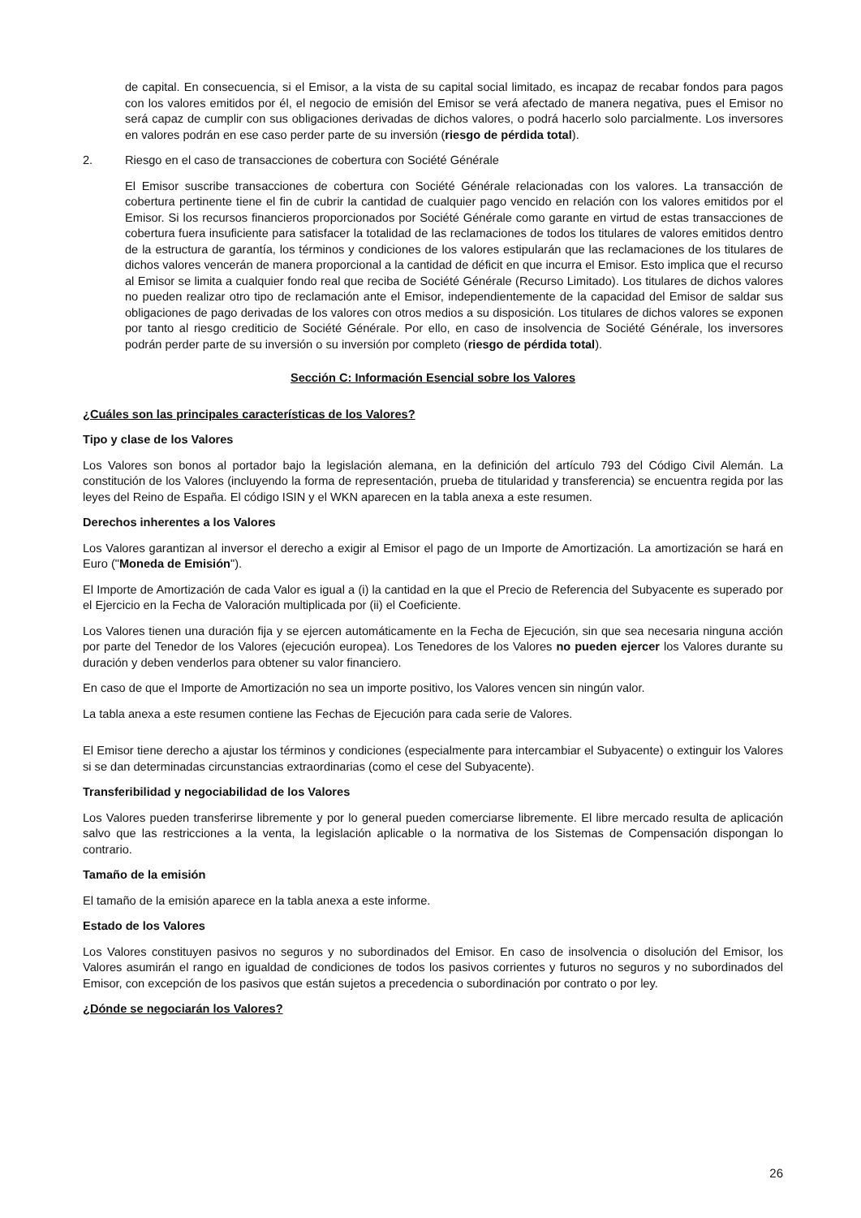de capital. En consecuencia, si el Emisor, a la vista de su capital social limitado, es incapaz de recabar fondos para pagos con los valores emitidos por él, el negocio de emisión del Emisor se verá afectado de manera negativa, pues el Emisor no será capaz de cumplir con sus obligaciones derivadas de dichos valores, o podrá hacerlo solo parcialmente. Los inversores en valores podrán en ese caso perder parte de su inversión (riesgo de pérdida total).
2. Riesgo en el caso de transacciones de cobertura con Société Générale
El Emisor suscribe transacciones de cobertura con Société Générale relacionadas con los valores. La transacción de cobertura pertinente tiene el fin de cubrir la cantidad de cualquier pago vencido en relación con los valores emitidos por el Emisor. Si los recursos financieros proporcionados por Société Générale como garante en virtud de estas transacciones de cobertura fuera insuficiente para satisfacer la totalidad de las reclamaciones de todos los titulares de valores emitidos dentro de la estructura de garantía, los términos y condiciones de los valores estipularán que las reclamaciones de los titulares de dichos valores vencerán de manera proporcional a la cantidad de déficit en que incurra el Emisor. Esto implica que el recurso al Emisor se limita a cualquier fondo real que reciba de Société Générale (Recurso Limitado). Los titulares de dichos valores no pueden realizar otro tipo de reclamación ante el Emisor, independientemente de la capacidad del Emisor de saldar sus obligaciones de pago derivadas de los valores con otros medios a su disposición. Los titulares de dichos valores se exponen por tanto al riesgo crediticio de Société Générale. Por ello, en caso de insolvencia de Société Générale, los inversores podrán perder parte de su inversión o su inversión por completo (riesgo de pérdida total).
Sección C: Información Esencial sobre los Valores
¿Cuáles son las principales características de los Valores?
Tipo y clase de los Valores
Los Valores son bonos al portador bajo la legislación alemana, en la definición del artículo 793 del Código Civil Alemán. La constitución de los Valores (incluyendo la forma de representación, prueba de titularidad y transferencia) se encuentra regida por las leyes del Reino de España. El código ISIN y el WKN aparecen en la tabla anexa a este resumen.
Derechos inherentes a los Valores
Los Valores garantizan al inversor el derecho a exigir al Emisor el pago de un Importe de Amortización. La amortización se hará en Euro ("Moneda de Emisión").
El Importe de Amortización de cada Valor es igual a (i) la cantidad en la que el Precio de Referencia del Subyacente es superado por el Ejercicio en la Fecha de Valoración multiplicada por (ii) el Coeficiente.
Los Valores tienen una duración fija y se ejercen automáticamente en la Fecha de Ejecución, sin que sea necesaria ninguna acción por parte del Tenedor de los Valores (ejecución europea). Los Tenedores de los Valores no pueden ejercer los Valores durante su duración y deben venderlos para obtener su valor financiero.
En caso de que el Importe de Amortización no sea un importe positivo, los Valores vencen sin ningún valor.
La tabla anexa a este resumen contiene las Fechas de Ejecución para cada serie de Valores.
El Emisor tiene derecho a ajustar los términos y condiciones (especialmente para intercambiar el Subyacente) o extinguir los Valores si se dan determinadas circunstancias extraordinarias (como el cese del Subyacente).
Transferibilidad y negociabilidad de los Valores
Los Valores pueden transferirse libremente y por lo general pueden comerciarse libremente. El libre mercado resulta de aplicación salvo que las restricciones a la venta, la legislación aplicable o la normativa de los Sistemas de Compensación dispongan lo contrario.
Tamaño de la emisión
El tamaño de la emisión aparece en la tabla anexa a este informe.
Estado de los Valores
Los Valores constituyen pasivos no seguros y no subordinados del Emisor. En caso de insolvencia o disolución del Emisor, los Valores asumirán el rango en igualdad de condiciones de todos los pasivos corrientes y futuros no seguros y no subordinados del Emisor, con excepción de los pasivos que están sujetos a precedencia o subordinación por contrato o por ley.
¿Dónde se negociarán los Valores?
26